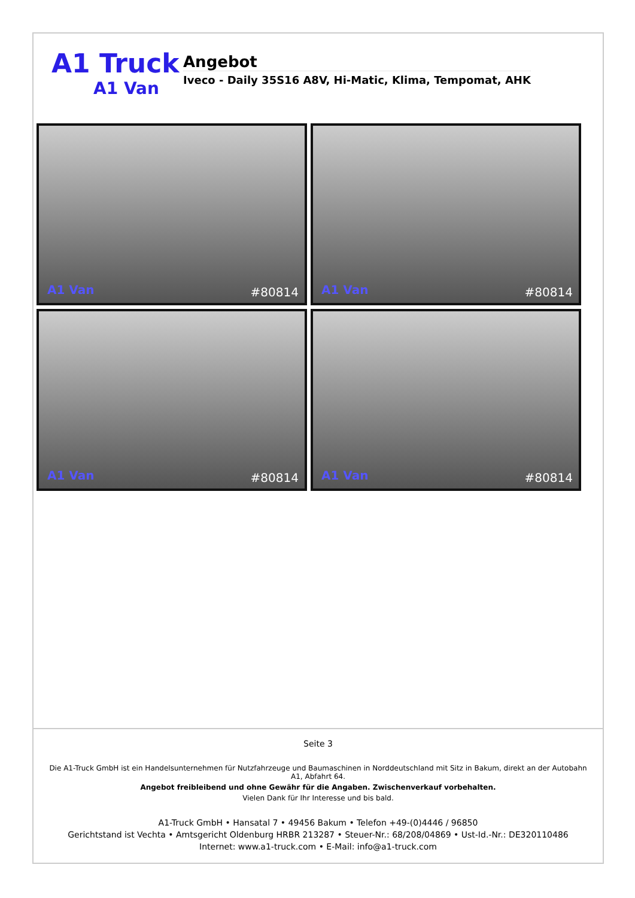A1 Truck
A1 Van
Angebot
Iveco - Daily 35S16 A8V, Hi-Matic, Klima, Tempomat, AHK
A1 Van #80814
A1 Van #80814
A1 Van #80814
A1 Van #80814
Seite 3
Die A1-Truck GmbH ist ein Handelsunternehmen für Nutzfahrzeuge und Baumaschinen in Norddeutschland mit Sitz in Bakum, direkt an der Autobahn A1, Abfahrt 64.
Angebot freibleibend und ohne Gewähr für die Angaben. Zwischenverkauf vorbehalten.
Vielen Dank für Ihr Interesse und bis bald.
A1-Truck GmbH • Hansatal 7 • 49456 Bakum • Telefon +49-(0)4446 / 96850
Gerichtstand ist Vechta • Amtsgericht Oldenburg HRBR 213287 • Steuer-Nr.: 68/208/04869 • Ust-Id.-Nr.: DE320110486
Internet: www.a1-truck.com • E-Mail: info@a1-truck.com